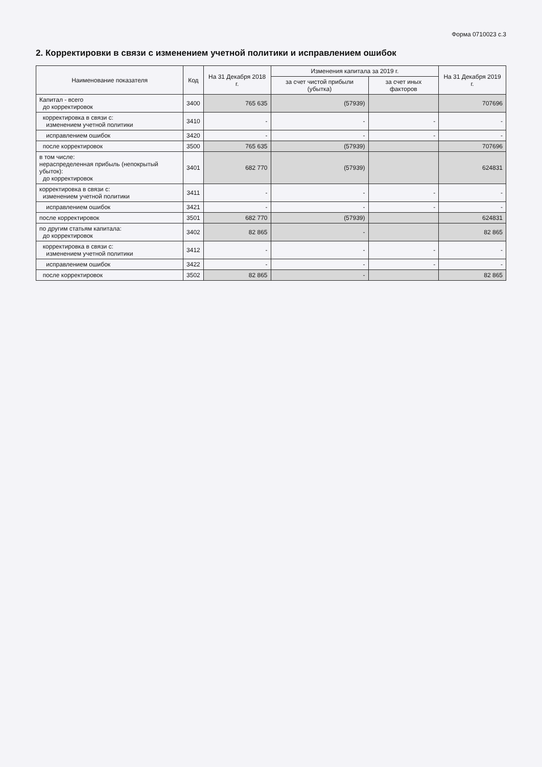Форма 0710023 с.3
2. Корректировки в связи с изменением учетной политики и исправлением ошибок
| Наименование показателя | Код | На 31 Декабря 2018 г. | Изменения капитала за 2019 г. | | На 31 Декабря 2019 г. |
| --- | --- | --- | --- | --- | --- |
| | | | за счет чистой прибыли (убытка) | за счет иных факторов | |
| Капитал - всего до корректировок | 3400 | 765 635 | (57939) | | 707696 |
| корректировка в связи с: изменением учетной политики | 3410 | - | - | - | - |
| исправлением ошибок | 3420 | - | - | - | - |
| после корректировок | 3500 | 765 635 | (57939) | | 707696 |
| в том числе: нераспределенная прибыль (непокрытый убыток): до корректировок | 3401 | 682 770 | (57939) | | 624831 |
| корректировка в связи с: изменением учетной политики | 3411 | - | - | - | - |
| исправлением ошибок | 3421 | - | - | - | - |
| после корректировок | 3501 | 682 770 | (57939) | | 624831 |
| по другим статьям капитала: до корректировок | 3402 | 82 865 | - | | 82 865 |
| корректировка в связи с: изменением учетной политики | 3412 | - | - | - | - |
| исправлением ошибок | 3422 | - | - | - | - |
| после корректировок | 3502 | 82 865 | - | | 82 865 |